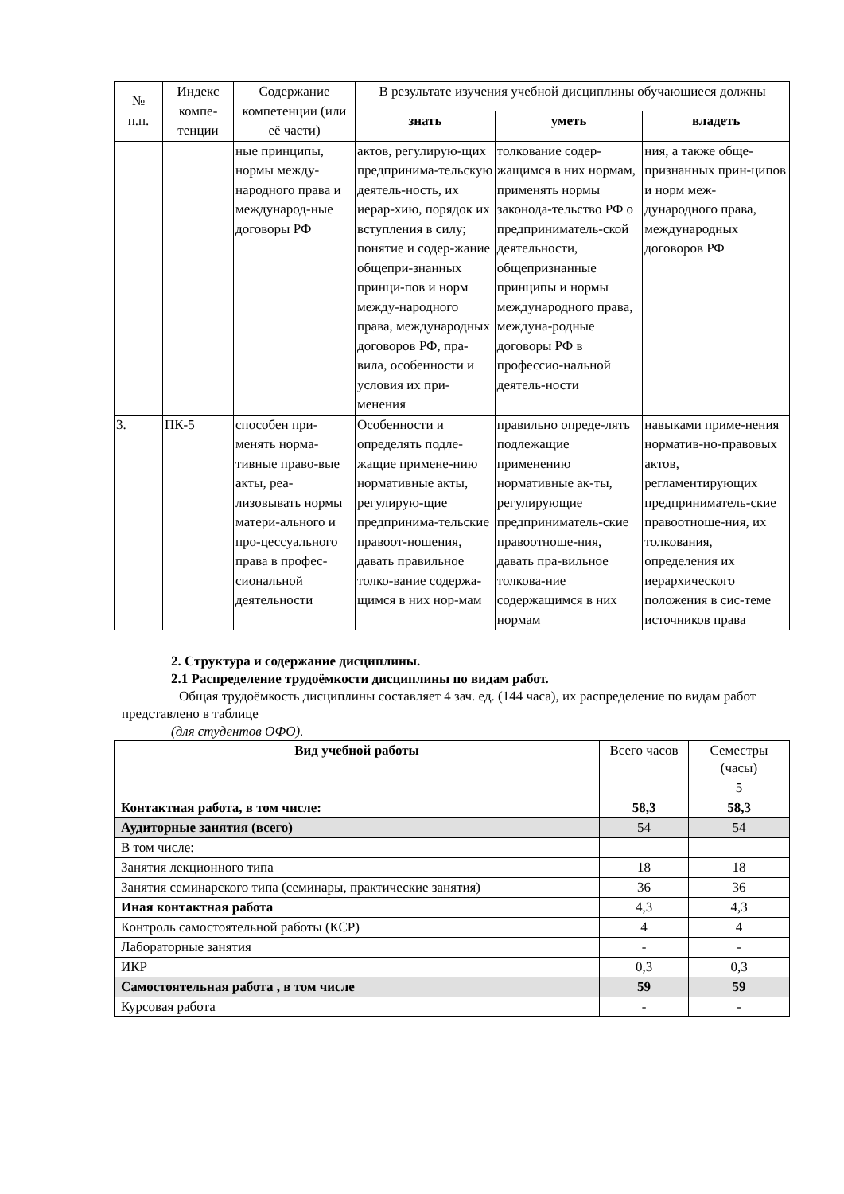| № п.п. | Индекс компе-тенции | Содержание компетенции (или её части) | В результате изучения учебной дисциплины обучающиеся должны | | |
| --- | --- | --- | --- | --- | --- |
| | | | знать | уметь | владеть |
| | | ные принципы, нормы между-народного права и международ-ные договоры РФ | актов, регулирую-щих предпринима-тельскую деятель-ность, их иерар-хию, порядок их вступления в силу; понятие и содер-жание общепри-знанных принци-пов и норм между-народного права, международных договоров РФ, пра-вила, особенности и условия их при-менения | толкование содер-жащимся в них нормам, применять нормы законода-тельство РФ о предприниматель-ской деятельности, общепризнанные принципы и нормы международного права, междуна-родные договоры РФ в профессио-нальной деятель-ности | ния, а также обще-признанных прин-ципов и норм меж-дународного права, международных договоров РФ |
| 3. | ПК-5 | способен при-менять норма-тивные право-вые акты, реа-лизовывать нормы матери-ального и про-цессуального права в профес-сиональной деятельности | Особенности и определять подле-жащие примене-нию нормативные акты, регулирую-щие предпринима-тельские правоот-ношения, давать правильное толко-вание содержа-щимся в них нор-мам | правильно опреде-лять подлежащие применению нормативные ак-ты, регулирующие предприниматель-ские правоотноше-ния, давать пра-вильное толкова-ние содержащимся в них нормам | навыками приме-нения норматив-но-правовых актов, регламентирующих предприниматель-ские правоотноше-ния, их толкования, определения их иерархического положения в сис-теме источников права |
2. Структура и содержание дисциплины.
2.1 Распределение трудоёмкости дисциплины по видам работ.
Общая трудоёмкость дисциплины составляет 4 зач. ед. (144 часа), их распределение по видам работ представлено в таблице
(для студентов ОФО).
| Вид учебной работы | Всего часов | Семестры (часы) |
| | | 5 |
| Контактная работа, в том числе: | 58,3 | 58,3 |
| Аудиторные занятия (всего) | 54 | 54 |
| В том числе: | | |
| Занятия лекционного типа | 18 | 18 |
| Занятия семинарского типа (семинары, практические занятия) | 36 | 36 |
| Иная контактная работа | 4,3 | 4,3 |
| Контроль самостоятельной работы (КСР) | 4 | 4 |
| Лабораторные занятия | - | - |
| ИКР | 0,3 | 0,3 |
| Самостоятельная работа , в том числе | 59 | 59 |
| Курсовая работа | - | - |